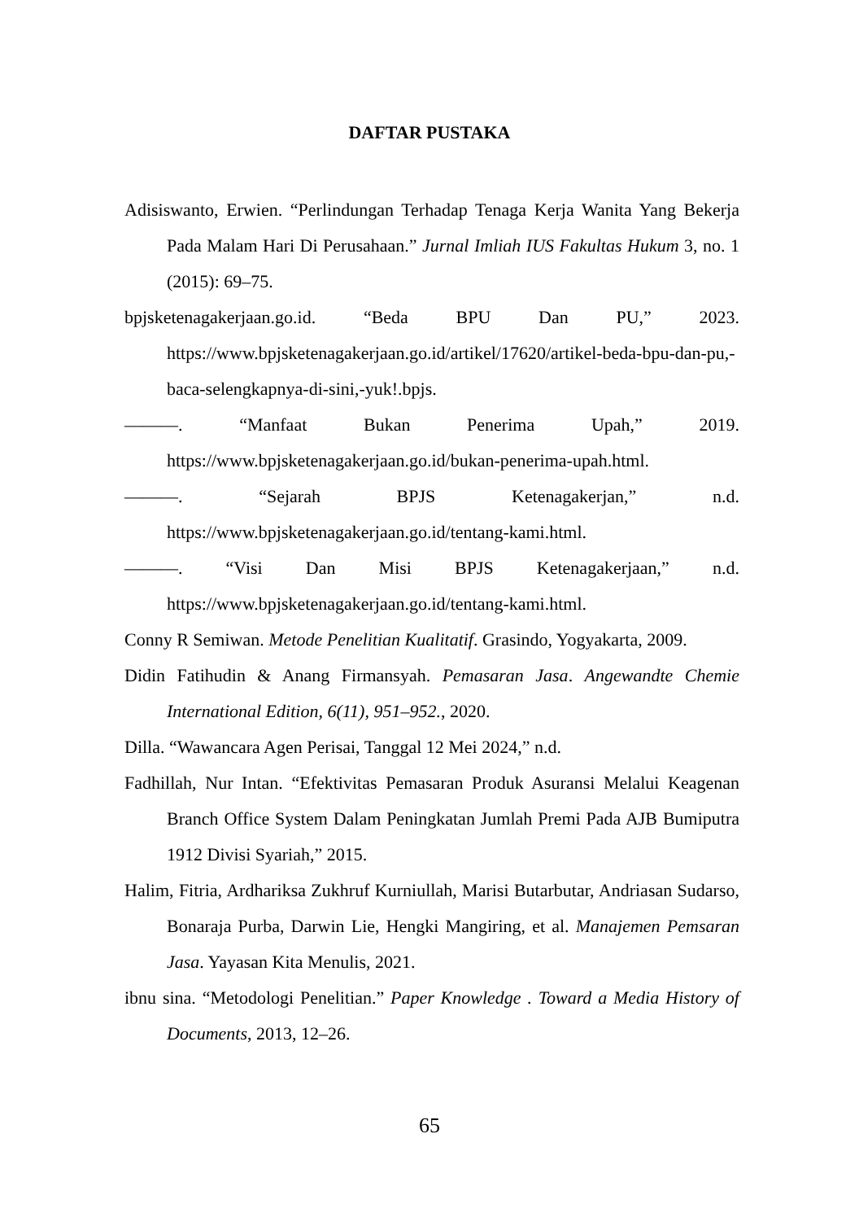DAFTAR PUSTAKA
Adisiswanto, Erwien. “Perlindungan Terhadap Tenaga Kerja Wanita Yang Bekerja Pada Malam Hari Di Perusahaan.” Jurnal Imliah IUS Fakultas Hukum 3, no. 1 (2015): 69–75.
bpjsketenagakerjaan.go.id. “Beda BPU Dan PU,” 2023. https://www.bpjsketenagakerjaan.go.id/artikel/17620/artikel-beda-bpu-dan-pu,-baca-selengkapnya-di-sini,-yuk!.bpjs.
———. “Manfaat Bukan Penerima Upah,” 2019. https://www.bpjsketenagakerjaan.go.id/bukan-penerima-upah.html.
———. “Sejarah BPJS Ketenagakerjan,” n.d. https://www.bpjsketenagakerjaan.go.id/tentang-kami.html.
———. “Visi Dan Misi BPJS Ketenagakerjaan,” n.d. https://www.bpjsketenagakerjaan.go.id/tentang-kami.html.
Conny R Semiwan. Metode Penelitian Kualitatif. Grasindo, Yogyakarta, 2009.
Didin Fatihudin & Anang Firmansyah. Pemasaran Jasa. Angewandte Chemie International Edition, 6(11), 951–952., 2020.
Dilla. “Wawancara Agen Perisai, Tanggal 12 Mei 2024,” n.d.
Fadhillah, Nur Intan. “Efektivitas Pemasaran Produk Asuransi Melalui Keagenan Branch Office System Dalam Peningkatan Jumlah Premi Pada AJB Bumiputra 1912 Divisi Syariah,” 2015.
Halim, Fitria, Ardhariksa Zukhruf Kurniullah, Marisi Butarbutar, Andriasan Sudarso, Bonaraja Purba, Darwin Lie, Hengki Mangiring, et al. Manajemen Pemsaran Jasa. Yayasan Kita Menulis, 2021.
ibnu sina. “Metodologi Penelitian.” Paper Knowledge . Toward a Media History of Documents, 2013, 12–26.
65